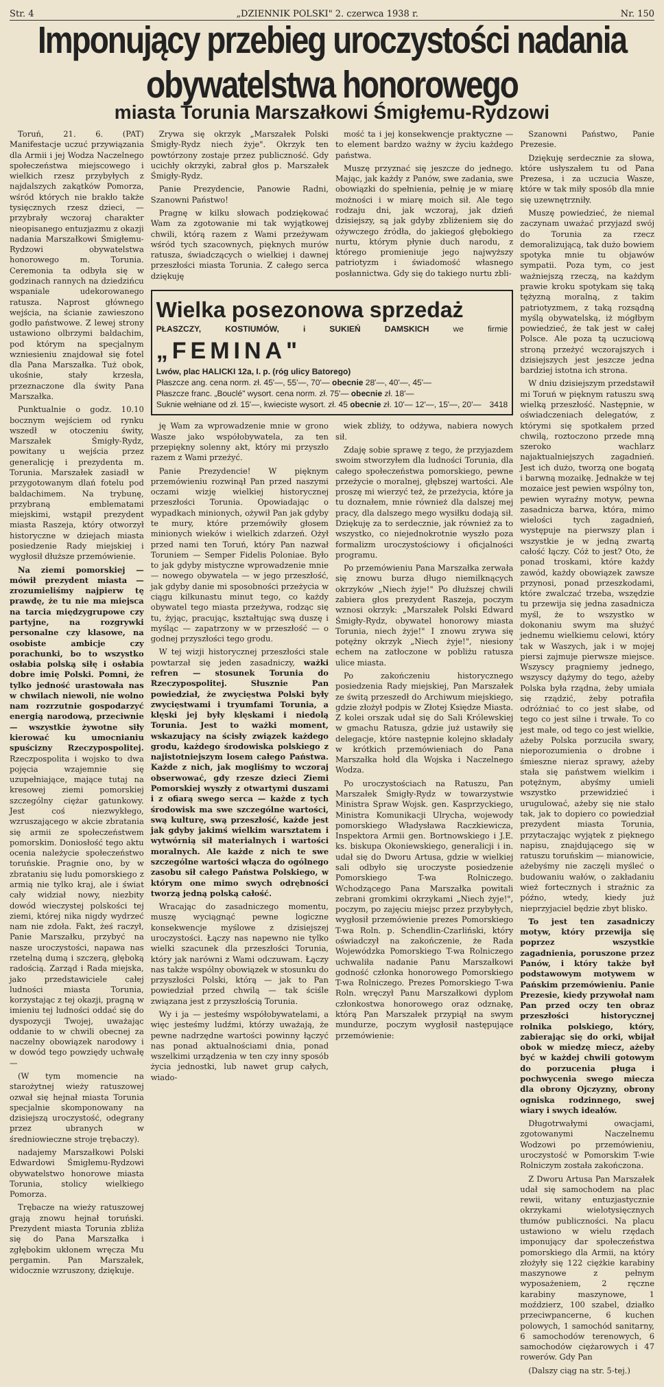Str. 4 „DZIENNIK POLSKI" 2. czerwca 1938 r. Nr. 150
Imponujący przebieg uroczystości nadania obywatelstwa honorowego
miasta Torunia Marszałkowi Śmigłemu-Rydzowi
Toruń, 21. 6. (PAT) Manifestacje uczuć przywiązania dla Armii i jej Wodza Naczelnego społeczeństwa miejscowego i wielkich rzesz przybyłych z najdalszych zakątków Pomorza, wśród których nie brakło także tysięcznych rzesz dzieci, — przybrały wczoraj charakter nieopisanego entuzjazmu z okazji nadania Marszałkowi Śmigłemu-Rydzowi obywatelstwa honorowego m. Torunia. Ceremonia ta odbyła się w godzinach rannych na dziedzińcu wspaniale udekorowanego ratusza. Naprost głównego wejścia, na ścianie zawieszono godło państwowe. Z lewej strony ustawiono olbrzymi baldachim, pod którym na specjalnym wzniesieniu znajdował się fotel dla Pana Marszałka. Tuż obok, ukośnie, stały krzesła, przeznaczone dla świty Pana Marszałka.
Punktualnie o godz. 10.10 bocznym wejściem od rynku wszedł w otoczeniu świty, Marszałek Śmigły-Rydz, powitany u wejścia przez generalicję i prezydenta m. Torunia. Marszałek zasiadł w przygotowanym dlań fotelu pod baldachimem. Na trybunę, przybraną emblematami miejskimi, wstąpił prezydent miasta Raszeja, który otworzył historyczne w dziejach miasta posiedzenie Rady miejskiej i wygłosił dłuższe przemówienie.
Na ziemi pomorskiej — mówił prezydent miasta — zrozumieliśmy najpierw tę prawdę, że tu nie ma miejsca na tarcia międzygrupowe czy partyjne, na rozgrywki personalne czy klasowe, na osobiste ambicje czy porachunki, bo to wszystko osłabia polską siłę i osłabia dobre imię Polski. Pomni, że tylko jedność urastowała nas w chwilach niewoli, nie wolno nam rozrzutnie gospodarzyć energią narodową, przeciwnie — wszystkie żywotne siły kierować ku umocnianiu spuścizny Rzeczypospolitej. Rzeczpospolita i wojsko to dwa pojęcia wzajemnie się uzupełniające, mające tutaj na kresowej ziemi pomorskiej szczególny ciężar gatunkowy. Jest coś niezwykłego, wzruszającego w akcie zbratania się armii ze społeczeństwem pomorskim. Doniosłość tego aktu ocenia należycie społeczeństwo toruńskie. Pragnie ono, by w zbrataniu się ludu pomorskiego z armią nie tylko kraj, ale i świat cały widział nowy, niezbity dowód wieczystej polskości tej ziemi, której nika nigdy wydrzeć nam nie zdoła. Fakt, żeś raczył, Panie Marszałku, przybyć na nasze uroczystości, napawa nas rzetelną dumą i szczerą, głęboką radością. Zarząd i Rada miejska, jako przedstawiciele całej ludności miasta Torunia, korzystając z tej okazji, pragną w imieniu tej ludności oddać się do dyspozycji Twojej, uważając oddanie to w chwili obecnej za naczelny obowiązek narodowy i w dowód tego powziędy uchwałę —
(W tym momencie na starożytnej wieży ratuszowej ozwał się hejnał miasta Torunia specjalnie skomponowany na dzisiejszą uroczystość, odegrany przez ubranych w średniowieczne stroje trębaczy).
nadajemy Marszałkowi Polski Edwardowi Śmigłemu-Rydzowi obywatelstwo honorowe miasta Torunia, stolicy wielkiego Pomorza.
Trębacze na wieży ratuszowej grają znowu hejnał toruński. Prezydent miasta Torunia zbliża się do Pana Marszałka i zgłębokim ukłonem wręcza Mu pergamin. Pan Marszałek, widocznie wzruszony, dziękuje.
Zrywa się okrzyk „Marszałek Polski Śmigły-Rydz niech żyje". Okrzyk ten powtórzony zostaje przez publiczność. Gdy ucichły okrzyki, zabrał głos p. Marszałek Śmigły-Rydz.
Panie Prezydencie, Panowie Radni, Szanowni Państwo!
Pragnę w kilku słowach podziękować Wam za zgotowanie mi tak wyjątkowej chwili, którą razem z Wami przeżywam wśród tych szacownych, pięknych murów ratusza, świadczących o wielkiej i dawnej przeszłości miasta Torunia. Z całego serca dziękuję
mość ta i jej konsekwencje praktyczne — to element bardzo ważny w życiu każdego państwa.
Muszę przyznać się jeszcze do jednego. Mając, jak każdy z Panów, swe zadania, swe obowiązki do spełnienia, pełnię je w miarę możności i w miarę moich sił. Ale tego rodzaju dni, jak wczoraj, jak dzień dzisiejszy, są jak gdyby zbliżeniem się do ożywczego źródła, do jakiegoś głębokiego nurtu, którym płynie duch narodu, z którego promieniuje jego najwyższy patriotyzm i świadomość własnego posłannictwa. Gdy się do takiego nurtu zbli-
Wielka posezonowa sprzedaż
PŁASZCZY, KOSTIUMÓW, i SUKIEŃ DAMSKICH we firmie „FEMINA"
Lwów, plac HALICKI 12a, I. p. (róg ulicy Batorego)
Płaszcze ang. cena norm. zł. 45'—, 55'—, 70'— obecnie 28'—, 40'—, 45'—
Płaszcze franc. „Bouclé" wysort. cena norm. zł. 75'— obecnie zł. 18'—
Suknie wełniane od zł. 15'—, kwieciste wysort. zł. 45 obecnie zł. 10'— 12'—, 15'—, 20'— 3418
ję Wam za wprowadzenie mnie w grono Wasze jako współobywatela, za ten przepiękny solenny akt, który mi przyszło razem z Wami przeżyć.
Panie Prezydencie! W pięknym przemówieniu rozwinął Pan przed naszymi oczami wizję wielkiej historycznej przeszłości Torunia. Opowiadając o wypadkach minionych, ożywił Pan jak gdyby te mury, które przemówiły głosem minionych wieków i wielkich zdarzeń. Ożył przed nami ten Toruń, który Pan nazwał Toruniem — Semper Fidelis Poloniae. Było to jak gdyby mistyczne wprowadzenie mnie — nowego obywatela — w jego przeszłość, jak gdyby danie mi sposobności przeżycia w ciągu kilkunastu minut tego, co każdy obywatel tego miasta przeżywa, rodząc się tu, żyjąc, pracując, kształtując swą duszę i myśląc — zapatrzony w w przeszłość — o godnej przyszłości tego grodu.
W tej wizji historycznej przeszłości stale powtarzał się jeden zasadniczy, ważki refren — stosunek Torunia do Rzeczypospolitej. Słusznie Pan powiedział, że zwycięstwa Polski były zwycięstwami i tryumfami Torunia, a klęski jej były klęskami i niedolą Torunia. Jest to ważki moment, wskazujący na ścisły związek każdego grodu, każdego środowiska polskiego z najistotniejszym losem całego Państwa. Każde z nich, jak mogliśmy to wczoraj obserwować, gdy rzesze dzieci Ziemi Pomorskiej wyszły z otwartymi duszami i z ofiarą swego serca — każde z tych środowisk ma swe szczególne wartości, swą kulturę, swą przeszłość, każde jest jak gdyby jakimś wielkim warsztatem i wytwórnią sił materialnych i wartości moralnych. Ale każde z nich te swe szczególne wartości włącza do ogólnego zasobu sił całego Państwa Polskiego, w którym one mimo swych odrębności tworzą jedną polską całość.
Wracając do zasadniczego momentu, muszę wyciągnąć pewne logiczne konsekwencje myślowe z dzisiejszej uroczystości. Łączy nas napewno nie tylko wielki szacunek dla przeszłości Torunia, który jak narówni z Wami odczuwam. Łączy nas także wspólny obowiązek w stosunku do przyszłości Polski, którą — jak to Pan powiedział przed chwilą — tak ściśle związana jest z przyszłością Torunia.
Wy i ja — jesteśmy współobywatelami, a więc jesteśmy ludźmi, którzy uważają, że pewne nadrzędne wartości powinny łączyć nas ponad aktualnościami dnia, ponad wszelkimi urządzenia w ten czy inny sposób życia jednostki, lub nawet grup całych, wiado-
wiek zbliży, to odżywa, nabiera nowych sił.
Zdaję sobie sprawę z tego, że przyjazdem swoim stworzyłem dla ludności Torunia, dla całego społeczeństwa pomorskiego, pewne przeżycie o moralnej, głębszej wartości. Ale proszę mi wierzyć też, że przeżycia, które ja tu doznałem, mnie również dla dalszej mej pracy, dla dalszego mego wysiłku dodają sił. Dziękuję za to serdecznie, jak również za to wszystko, co niejednokrotnie wyszło poza formalizm uroczystościowy i oficjalności programu.
Po przemówieniu Pana Marszałka zerwała się znowu burza długo niemilknących okrzyków „Niech żyje!" Po dłuższej chwili zabiera głos prezydent Raszeja, poczym wznosi okrzyk: „Marszałek Polski Edward Śmigły-Rydz, obywatel honorowy miasta Torunia, niech żyje!" I znowu zrywa się potężny okrzyk „Niech żyje!", niesiony echem na zatłoczone w pobliżu ratusza ulice miasta.
Po zakończeniu historycznego posiedzenia Rady miejskiej, Pan Marszałek ze świtą przeszedł do Archiwum miejskiego, gdzie złożył podpis w Złotej Księdze Miasta. Z kolei orszak udał się do Sali Królewskiej w gmachu Ratusza, gdzie już ustawiły się delegacje, które następnie kolejno składały w krótkich przemówieniach do Pana Marszałka hołd dla Wojska i Naczelnego Wodza.
Po uroczystościach na Ratuszu, Pan Marszałek Śmigły-Rydz w towarzystwie Ministra Spraw Wojsk. gen. Kasprzyckiego, Ministra Komunikacji Ulrycha, wojewody pomorskiego Władysława Raczkiewicza, Inspektora Armii gen. Bortnowskiego i J.E. ks. biskupa Okoniewskiego, generalicji i in. udał się do Dworu Artusa, gdzie w wielkiej sali odbyło się uroczyste posiedzenie Pomorskiego T-wa Rolniczego. Wchodzącego Pana Marszałka powitali zebrani gromkimi okrzykami „Niech żyje!", poczym, po zajęciu miejsc przez przybyłych, wygłosił przemówienie prezes Pomorskiego T-wa Roln. p. Schendlin-Czarliński, który oświadczył na zakończenie, że Rada Wojewódzka Pomorskiego T-wa Rolniczego uchwaliła nadanie Panu Marszałkowi godność członka honorowego Pomorskiego T-wa Rolniczego. Prezes Pomorskiego T-wa Roln. wręczył Panu Marszałkowi dyplom członkostwa honorowego oraz odznakę, którą Pan Marszałek przypiął na swym mundurze, poczym wygłosił następujące przemówienie:
Szanowni Państwo, Panie Prezesie.
Dziękuję serdecznie za słowa, które usłyszałem tu od Pana Prezesa, i za uczucia Wasze, które w tak miły sposób dla mnie się uzewnętrzniły.
Muszę powiedzieć, że niemal zaczynam uważać przyjazd swój do Torunia za rzecz demoralizującą, tak dużo bowiem spotyka mnie tu objawów sympatii. Poza tym, co jest ważniejszą rzeczą, na każdym prawie kroku spotykam się taką tężyzną moralną, z takim patriotyzmem, z taką rozsądną myślą obywatelską, iż mógłbym powiedzieć, że tak jest w całej Polsce. Ale poza tą uczuciową stroną przeżyć wczorajszych i dzisiejszych jest jeszcze jedna bardziej istotna ich strona.
W dniu dzisiejszym przedstawił mi Toruń w pięknym ratuszu swą wielką przeszłość. Następnie, w oświadczeniach delegatów, z którymi się spotkałem przed chwilą, roztoczono przede mną szeroko wachlarz najaktualniejszych zagadnień. Jest ich dużo, tworzą one bogatą i barwną mozaikę. Jednakże w tej mozaice jest pewien wspólny ton, pewien wyraźny motyw, pewna zasadnicza barwa, która, mimo wielości tych zagadnień, występuje na pierwszy plan i wszystkie je w jedną zwartą całość łączy. Cóż to jest? Oto, że ponad troskami, które każdy zawód, każdy obowiązek zawsze przynosi, ponad przeszkodami, które zwalczać trzeba, wszędzie tu przewija się jedna zasadnicza myśl, że to wszystko w dokonaniu swym ma służyć jednemu wielkiemu celowi, który tak w Waszych, jak i w mojej piersi zajmuje pierwsze miejsce. Wszyscy pragniemy jednego, wszyscy dążymy do tego, ażeby Polska była rządna, żeby umiała się rządzić, żeby potrafiła odróżniać to co jest słabe, od tego co jest silne i trwałe. To co jest małe, od tego co jest wielkie, ażeby Polska porzuciła swary, nieporozumienia o drobne i śmieszne nieraz sprawy, ażeby stała się państwem wielkim i potężnym, abyśmy umieli wszystko przewidzieć i urugulować, ażeby się nie stało tak, jak to dopiero co powiedział prezydent miasta Torunia, przytaczając wyjątek z pięknego napisu, znajdującego się w ratuszu toruńskim — mianowicie, ażebyśmy nie zaczęli myśleć o budowaniu wałów, o zakładaniu wież fortecznych i strażnic za późno, wtedy, kiedy już nieprzyjaciel będzie zbyt blisko.
To jest ten zasadniczy motyw, który przewija się poprzez wszystkie zagadnienia, poruszone przez Panów, i który także był podstawowym motywem w Pańskim przemówieniu. Panie Prezesie, kiedy przywołał nam Pan przed oczy ten obraz przeszłości historycznej rolnika polskiego, który, zabierając się do orki, wbijał obok w miedzę miecz, ażeby być w każdej chwili gotowym do porzucenia pługa i pochwycenia swego miecza dla obrony Ojczyzny, obrony ogniska rodzinnego, swej wiary i swych ideałów.
Długotrwałymi owacjami, zgotowanymi Naczelnemu Wodzowi po przemówieniu, uroczystość w Pomorskim T-wie Rolniczym została zakończona.
Z Dworu Artusa Pan Marszałek udał się samochodem na plac rewii, witany entuzjastycznie okrzykami wielotysięcznych tłumów publiczności. Na placu ustawiono w wielu rzędach imponujący dar społeczeństwa pomorskiego dla Armii, na który złożyły się 122 ciężkie karabiny maszynowe z pełnym wyposażeniem, 2 ręczne karabiny maszynowe, 1 moździerz, 100 szabel, działko przeciwpancerne, 6 kuchen polowych, 1 samochód sanitarny, 6 samochodów terenowych, 6 samochodów ciężarowych i 47 rowerów. Gdy Pan
(Dalszy ciąg na str. 5-tej.)